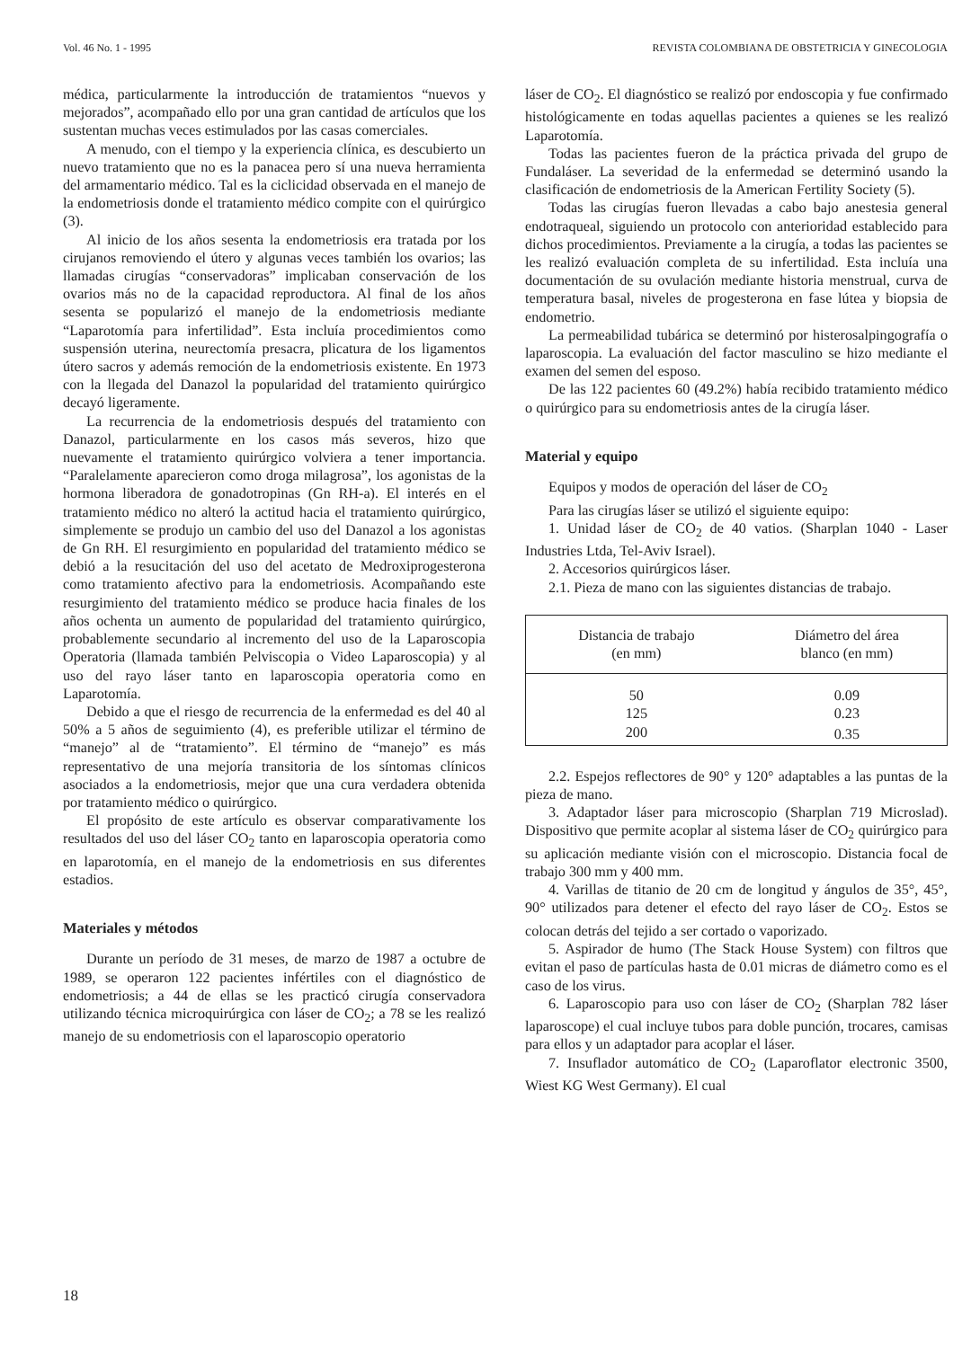Vol. 46 No. 1 - 1995 REVISTA COLOMBIANA DE OBSTETRICIA Y GINECOLOGIA
médica, particularmente la introducción de tratamientos “nuevos y mejorados”, acompañado ello por una gran cantidad de artículos que los sustentan muchas veces estimulados por las casas comerciales.
A menudo, con el tiempo y la experiencia clínica, es descubierto un nuevo tratamiento que no es la panacea pero sí una nueva herramienta del armamentario médico. Tal es la ciclicidad observada en el manejo de la endometriosis donde el tratamiento médico compite con el quirúrgico (3).
Al inicio de los años sesenta la endometriosis era tratada por los cirujanos removiendo el útero y algunas veces también los ovarios; las llamadas cirugías “conservadoras” implicaban conservación de los ovarios más no de la capacidad reproductora. Al final de los años sesenta se popularizó el manejo de la endometriosis mediante “Laparotomía para infertilidad”. Esta incluía procedimientos como suspensión uterina, neurectomía presacra, plicatura de los ligamentos útero sacros y además remoción de la endometriosis existente. En 1973 con la llegada del Danazol la popularidad del tratamiento quirúrgico decayó ligeramente.
La recurrencia de la endometriosis después del tratamiento con Danazol, particularmente en los casos más severos, hizo que nuevamente el tratamiento quirúrgico volviera a tener importancia. “Paralelamente aparecieron como droga milagrosa”, los agonistas de la hormona liberadora de gonadotropinas (Gn RH-a). El interés en el tratamiento médico no alteró la actitud hacia el tratamiento quirúrgico, simplemente se produjo un cambio del uso del Danazol a los agonistas de Gn RH. El resurgimiento en popularidad del tratamiento médico se debió a la resucitación del uso del acetato de Medroxiprogesterona como tratamiento afectivo para la endometriosis. Acompañando este resurgimiento del tratamiento médico se produce hacia finales de los años ochenta un aumento de popularidad del tratamiento quirúrgico, probablemente secundario al incremento del uso de la Laparoscopia Operatoria (llamada también Pelviscopia o Video Laparoscopia) y al uso del rayo láser tanto en laparoscopia operatoria como en Laparotomía.
Debido a que el riesgo de recurrencia de la enfermedad es del 40 al 50% a 5 años de seguimiento (4), es preferible utilizar el término de “manejo” al de “tratamiento”. El término de “manejo” es más representativo de una mejoría transitoria de los síntomas clínicos asociados a la endometriosis, mejor que una cura verdadera obtenida por tratamiento médico o quirúrgico.
El propósito de este artículo es observar comparativamente los resultados del uso del láser CO<sub>2</sub> tanto en laparoscopia operatoria como en laparotomía, en el manejo de la endometriosis en sus diferentes estadios.
Materiales y métodos
Durante un período de 31 meses, de marzo de 1987 a octubre de 1989, se operaron 122 pacientes infértiles con el diagnóstico de endometriosis; a 44 de ellas se les practicó cirugía conservadora utilizando técnica microquirúrgica con láser de CO<sub>2</sub>; a 78 se les realizó manejo de su endometriosis con el laparoscopio operatorio
láser de CO<sub>2</sub>. El diagnóstico se realizó por endoscopia y fue confirmado histológicamente en todas aquellas pacientes a quienes se les realizó Laparotomía.
Todas las pacientes fueron de la práctica privada del grupo de Fundaláser. La severidad de la enfermedad se determinó usando la clasificación de endometriosis de la American Fertility Society (5).
Todas las cirugías fueron llevadas a cabo bajo anestesia general endotraqueal, siguiendo un protocolo con anterioridad establecido para dichos procedimientos. Previamente a la cirugía, a todas las pacientes se les realizó evaluación completa de su infertilidad. Esta incluía una documentación de su ovulación mediante historia menstrual, curva de temperatura basal, niveles de progesterona en fase lútea y biopsia de endometrio.
La permeabilidad tubárica se determinó por histerosalpingografía o laparoscopia. La evaluación del factor masculino se hizo mediante el examen del semen del esposo.
De las 122 pacientes 60 (49.2%) había recibido tratamiento médico o quirúrgico para su endometriosis antes de la cirugía láser.
Material y equipo
Equipos y modos de operación del láser de CO<sub>2</sub>
Para las cirugías láser se utilizó el siguiente equipo:
1. Unidad láser de CO<sub>2</sub> de 40 vatios. (Sharplan 1040 - Laser Industries Ltda, Tel-Aviv Israel).
2. Accesorios quirúrgicos láser.
2.1. Pieza de mano con las siguientes distancias de trabajo.
| Distancia de trabajo (en mm) | Diámetro del área blanco (en mm) |
| --- | --- |
| 50 | 0.09 |
| 125 | 0.23 |
| 200 | 0.35 |
2.2. Espejos reflectores de 90° y 120° adaptables a las puntas de la pieza de mano.
3. Adaptador láser para microscopio (Sharplan 719 Microslad). Dispositivo que permite acoplar al sistema láser de CO<sub>2</sub> quirúrgico para su aplicación mediante visión con el microscopio. Distancia focal de trabajo 300 mm y 400 mm.
4. Varillas de titanio de 20 cm de longitud y ángulos de 35°, 45°, 90° utilizados para detener el efecto del rayo láser de CO<sub>2</sub>. Estos se colocan detrás del tejido a ser cortado o vaporizado.
5. Aspirador de humo (The Stack House System) con filtros que evitan el paso de partículas hasta de 0.01 micras de diámetro como es el caso de los virus.
6. Laparoscopio para uso con láser de CO<sub>2</sub> (Sharplan 782 láser laparoscope) el cual incluye tubos para doble punción, trocares, camisas para ellos y un adaptador para acoplar el láser.
7. Insuflador automático de CO<sub>2</sub> (Laparoflator electronic 3500, Wiest KG West Germany). El cual
18